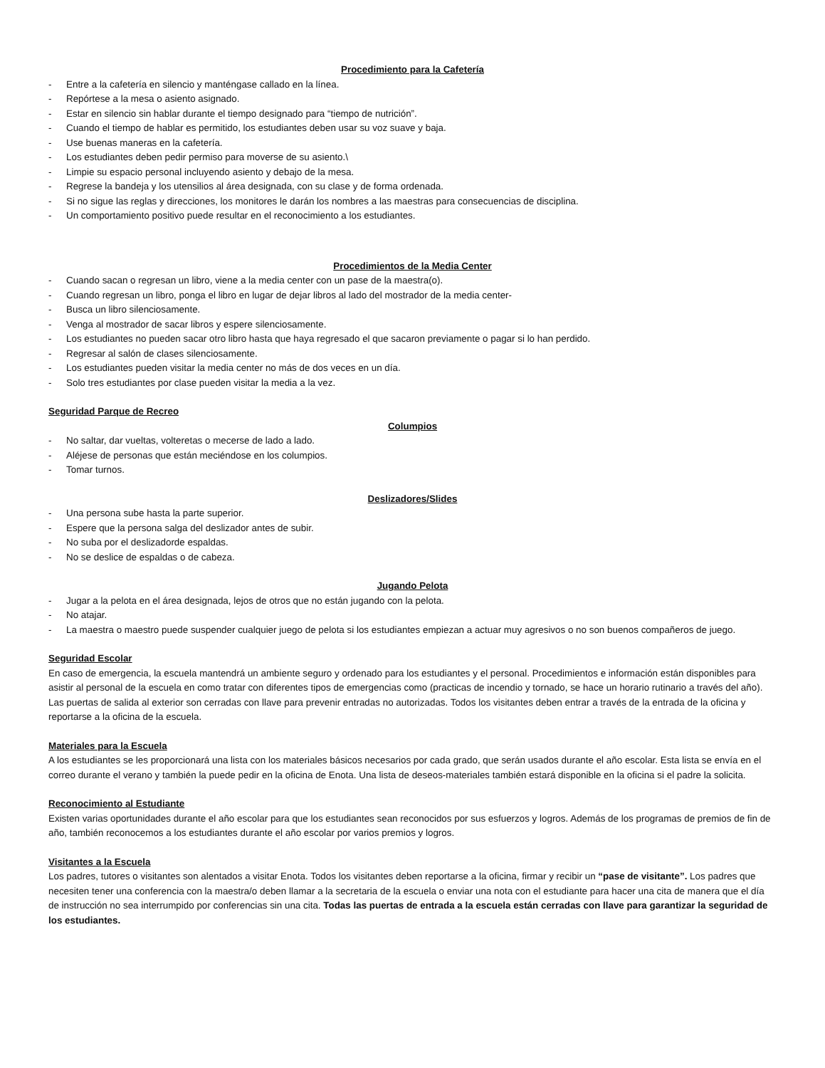Procedimiento para la Cafetería
- Entre a la cafetería en silencio y manténgase callado en la línea.
- Repórtese a la mesa o asiento asignado.
- Estar en silencio sin hablar durante el tiempo designado para “tiempo de nutrición”.
- Cuando el tiempo de hablar es permitido, los estudiantes deben usar su voz suave y baja.
- Use buenas maneras en la cafetería.
- Los estudiantes deben pedir permiso para moverse de su asiento.\
- Limpie su espacio personal incluyendo asiento y debajo de la mesa.
- Regrese la bandeja y los utensilios al área designada, con su clase y de forma ordenada.
- Si no sigue las reglas y direcciones, los monitores le darán los nombres a las maestras para consecuencias de disciplina.
- Un comportamiento positivo puede resultar en el reconocimiento a los estudiantes.
Procedimientos de la Media Center
- Cuando sacan o regresan un libro, viene a la media center con un pase de la maestra(o).
- Cuando regresan un libro, ponga el libro en lugar de dejar libros al lado del mostrador de la media center-
- Busca un libro silenciosamente.
- Venga al mostrador de sacar libros y espere silenciosamente.
- Los estudiantes no pueden sacar otro libro hasta que haya regresado el que sacaron previamente o pagar si lo han perdido.
- Regresar al salón de clases silenciosamente.
- Los estudiantes pueden visitar la media center no más de dos veces en un día.
- Solo tres estudiantes por clase pueden visitar la media a la vez.
Seguridad Parque de Recreo
Columpios
- No saltar, dar vueltas, volteretas o mecerse de lado a lado.
- Aléjese de personas que están meciéndose en los columpios.
- Tomar turnos.
Deslizadores/Slides
- Una persona sube hasta la parte superior.
- Espere que la persona salga del deslizador antes de subir.
- No suba por el deslizadorde espaldas.
- No se deslice de espaldas o de cabeza.
Jugando Pelota
- Jugar a la pelota en el área designada, lejos de otros que no están jugando con la pelota.
- No atajar.
- La maestra o maestro puede suspender cualquier juego de pelota si los estudiantes empiezan a actuar muy agresivos o no son buenos compañeros de juego.
Seguridad Escolar
En caso de emergencia, la escuela mantendrá un ambiente seguro y ordenado para los estudiantes y el personal. Procedimientos e información están disponibles para asistir al personal de la escuela en como tratar con diferentes tipos de emergencias como (practicas de incendio y tornado, se hace un horario rutinario a través del año). Las puertas de salida al exterior son cerradas con llave para prevenir entradas no autorizadas. Todos los visitantes deben entrar a través de la entrada de la oficina y reportarse a la oficina de la escuela.
Materiales para la Escuela
A los estudiantes se les proporcionará una lista con los materiales básicos necesarios por cada grado, que serán usados durante el año escolar. Esta lista se envía en el correo durante el verano y también la puede pedir en la oficina de Enota. Una lista de deseos-materiales también estará disponible en la oficina si el padre la solicita.
Reconocimiento al Estudiante
Existen varias oportunidades durante el año escolar para que los estudiantes sean reconocidos por sus esfuerzos y logros. Además de los programas de premios de fin de año, también reconocemos a los estudiantes durante el año escolar por varios premios y logros.
Visitantes a la Escuela
Los padres, tutores o visitantes son alentados a visitar Enota. Todos los visitantes deben reportarse a la oficina, firmar y recibir un “pase de visitante”. Los padres que necesiten tener una conferencia con la maestra/o deben llamar a la secretaria de la escuela o enviar una nota con el estudiante para hacer una cita de manera que el día de instrucción no sea interrumpido por conferencias sin una cita. Todas las puertas de entrada a la escuela están cerradas con llave para garantizar la seguridad de los estudiantes.